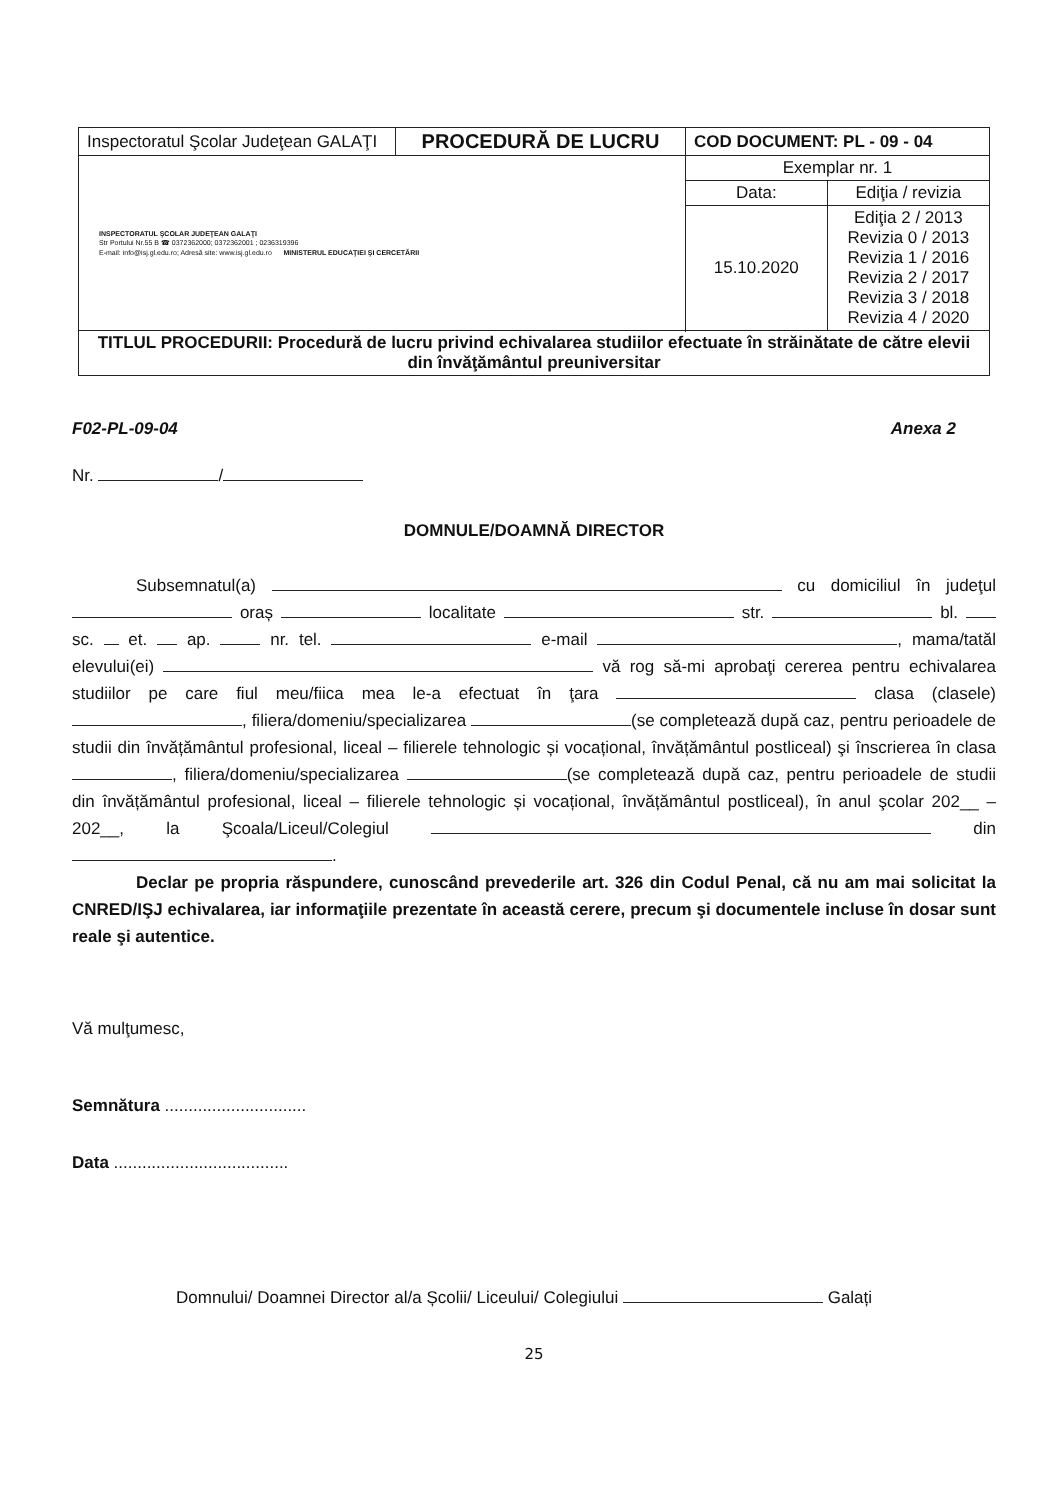| Inspectoratul Şcolar Judeţean GALAŢI | PROCEDURĂ DE LUCRU | COD DOCUMENT: PL - 09 - 04 | |
| INSPECTORATUL ŞCOLAR JUDEŢEAN GALAŢI Str Portului Nr.55 B ☎ 0372362000; 0372362001 ; 0236319396 E-mail: info@isj.gl.edu.ro; Adresă site: www.isj.gl.edu.ro MINISTERUL EDUCAŢIEI ŞI CERCETĂRII | | Exemplar nr. 1 | |
| | | Data: | Ediţia / revizia |
| | | 15.10.2020 | Ediţia 2 / 2013 Revizia 0 / 2013 Revizia 1 / 2016 Revizia 2 / 2017 Revizia 3 / 2018 Revizia 4 / 2020 |
| TITLUL PROCEDURII: Procedură de lucru privind echivalarea studiilor efectuate în străinătate de către elevii din învăţământul preuniversitar | | | |
F02-PL-09-04 Anexa 2
Nr. /
DOMNULE/DOAMNĂ DIRECTOR
Subsemnatul(a) cu domiciliul în judeţul oraș localitate str. bl. sc. et. ap. nr. tel. e-mail , mama/tatăl elevului(ei) vă rog să-mi aprobaţi cererea pentru echivalarea studiilor pe care fiul meu/fiica mea le-a efectuat în ţara clasa (clasele) , filiera/domeniu/specializarea (se completează după caz, pentru perioadele de studii din învățământul profesional, liceal – filierele tehnologic și vocațional, învățământul postliceal) şi înscrierea în clasa , filiera/domeniu/specializarea (se completează după caz, pentru perioadele de studii din învățământul profesional, liceal – filierele tehnologic și vocațional, învățământul postliceal), în anul şcolar 202__ – 202__, la Şcoala/Liceul/Colegiul din .
Declar pe propria răspundere, cunoscând prevederile art. 326 din Codul Penal, că nu am mai solicitat la CNRED/IŞJ echivalarea, iar informaţiile prezentate în această cerere, precum şi documentele incluse în dosar sunt reale şi autentice.
Vă mulţumesc,
Semnătura ..............................
Data .....................................
Domnului/ Doamnei Director al/a Școlii/ Liceului/ Colegiului Galați
25